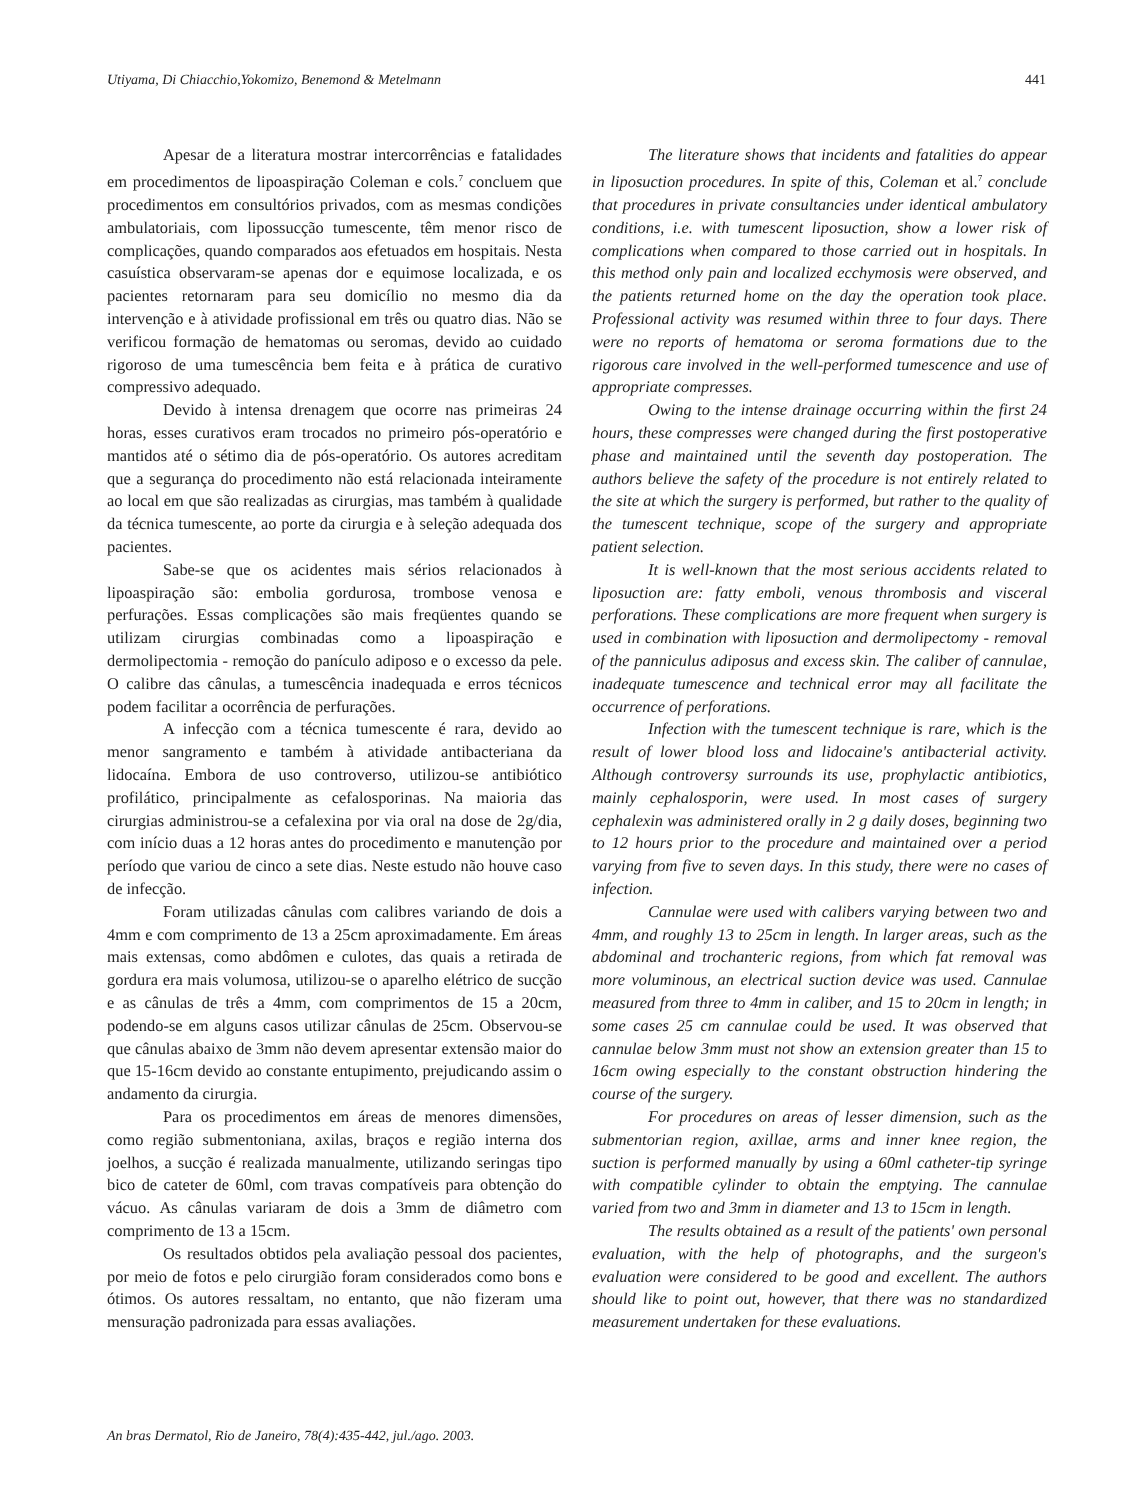Utiyama, Di Chiacchio,Yokomizo, Benemond & Metelmann 441
Apesar de a literatura mostrar intercorrências e fatalidades em procedimentos de lipoaspiração Coleman e cols.<sup>7</sup> concluem que procedimentos em consultórios privados, com as mesmas condições ambulatoriais, com lipossucção tumescente, têm menor risco de complicações, quando comparados aos efetuados em hospitais. Nesta casuística observaram-se apenas dor e equimose localizada, e os pacientes retornaram para seu domicílio no mesmo dia da intervenção e à atividade profissional em três ou quatro dias. Não se verificou formação de hematomas ou seromas, devido ao cuidado rigoroso de uma tumescência bem feita e à prática de curativo compressivo adequado.
Devido à intensa drenagem que ocorre nas primeiras 24 horas, esses curativos eram trocados no primeiro pós-operatório e mantidos até o sétimo dia de pós-operatório. Os autores acreditam que a segurança do procedimento não está relacionada inteiramente ao local em que são realizadas as cirurgias, mas também à qualidade da técnica tumescente, ao porte da cirurgia e à seleção adequada dos pacientes.
Sabe-se que os acidentes mais sérios relacionados à lipoaspiração são: embolia gordurosa, trombose venosa e perfurações. Essas complicações são mais freqüentes quando se utilizam cirurgias combinadas como a lipoaspiração e dermolipectomia - remoção do panículo adiposo e o excesso da pele. O calibre das cânulas, a tumescência inadequada e erros técnicos podem facilitar a ocorrência de perfurações.
A infecção com a técnica tumescente é rara, devido ao menor sangramento e também à atividade antibacteriana da lidocaína. Embora de uso controverso, utilizou-se antibiótico profilático, principalmente as cefalosporinas. Na maioria das cirurgias administrou-se a cefalexina por via oral na dose de 2g/dia, com início duas a 12 horas antes do procedimento e manutenção por período que variou de cinco a sete dias. Neste estudo não houve caso de infecção.
Foram utilizadas cânulas com calibres variando de dois a 4mm e com comprimento de 13 a 25cm aproximadamente. Em áreas mais extensas, como abdômen e culotes, das quais a retirada de gordura era mais volumosa, utilizou-se o aparelho elétrico de sucção e as cânulas de três a 4mm, com comprimentos de 15 a 20cm, podendo-se em alguns casos utilizar cânulas de 25cm. Observou-se que cânulas abaixo de 3mm não devem apresentar extensão maior do que 15-16cm devido ao constante entupimento, prejudicando assim o andamento da cirurgia.
Para os procedimentos em áreas de menores dimensões, como região submentoniana, axilas, braços e região interna dos joelhos, a sucção é realizada manualmente, utilizando seringas tipo bico de cateter de 60ml, com travas compatíveis para obtenção do vácuo. As cânulas variaram de dois a 3mm de diâmetro com comprimento de 13 a 15cm.
Os resultados obtidos pela avaliação pessoal dos pacientes, por meio de fotos e pelo cirurgião foram considerados como bons e ótimos. Os autores ressaltam, no entanto, que não fizeram uma mensuração padronizada para essas avaliações.
The literature shows that incidents and fatalities do appear in liposuction procedures. In spite of this, Coleman et al.<sup>7</sup> conclude that procedures in private consultancies under identical ambulatory conditions, i.e. with tumescent liposuction, show a lower risk of complications when compared to those carried out in hospitals. In this method only pain and localized ecchymosis were observed, and the patients returned home on the day the operation took place. Professional activity was resumed within three to four days. There were no reports of hematoma or seroma formations due to the rigorous care involved in the well-performed tumescence and use of appropriate compresses.
Owing to the intense drainage occurring within the first 24 hours, these compresses were changed during the first postoperative phase and maintained until the seventh day postoperation. The authors believe the safety of the procedure is not entirely related to the site at which the surgery is performed, but rather to the quality of the tumescent technique, scope of the surgery and appropriate patient selection.
It is well-known that the most serious accidents related to liposuction are: fatty emboli, venous thrombosis and visceral perforations. These complications are more frequent when surgery is used in combination with liposuction and dermolipectomy - removal of the panniculus adiposus and excess skin. The caliber of cannulae, inadequate tumescence and technical error may all facilitate the occurrence of perforations.
Infection with the tumescent technique is rare, which is the result of lower blood loss and lidocaine's antibacterial activity. Although controversy surrounds its use, prophylactic antibiotics, mainly cephalosporin, were used. In most cases of surgery cephalexin was administered orally in 2 g daily doses, beginning two to 12 hours prior to the procedure and maintained over a period varying from five to seven days. In this study, there were no cases of infection.
Cannulae were used with calibers varying between two and 4mm, and roughly 13 to 25cm in length. In larger areas, such as the abdominal and trochanteric regions, from which fat removal was more voluminous, an electrical suction device was used. Cannulae measured from three to 4mm in caliber, and 15 to 20cm in length; in some cases 25 cm cannulae could be used. It was observed that cannulae below 3mm must not show an extension greater than 15 to 16cm owing especially to the constant obstruction hindering the course of the surgery.
For procedures on areas of lesser dimension, such as the submentorian region, axillae, arms and inner knee region, the suction is performed manually by using a 60ml catheter-tip syringe with compatible cylinder to obtain the emptying. The cannulae varied from two and 3mm in diameter and 13 to 15cm in length.
The results obtained as a result of the patients' own personal evaluation, with the help of photographs, and the surgeon's evaluation were considered to be good and excellent. The authors should like to point out, however, that there was no standardized measurement undertaken for these evaluations.
An bras Dermatol, Rio de Janeiro, 78(4):435-442, jul./ago. 2003.